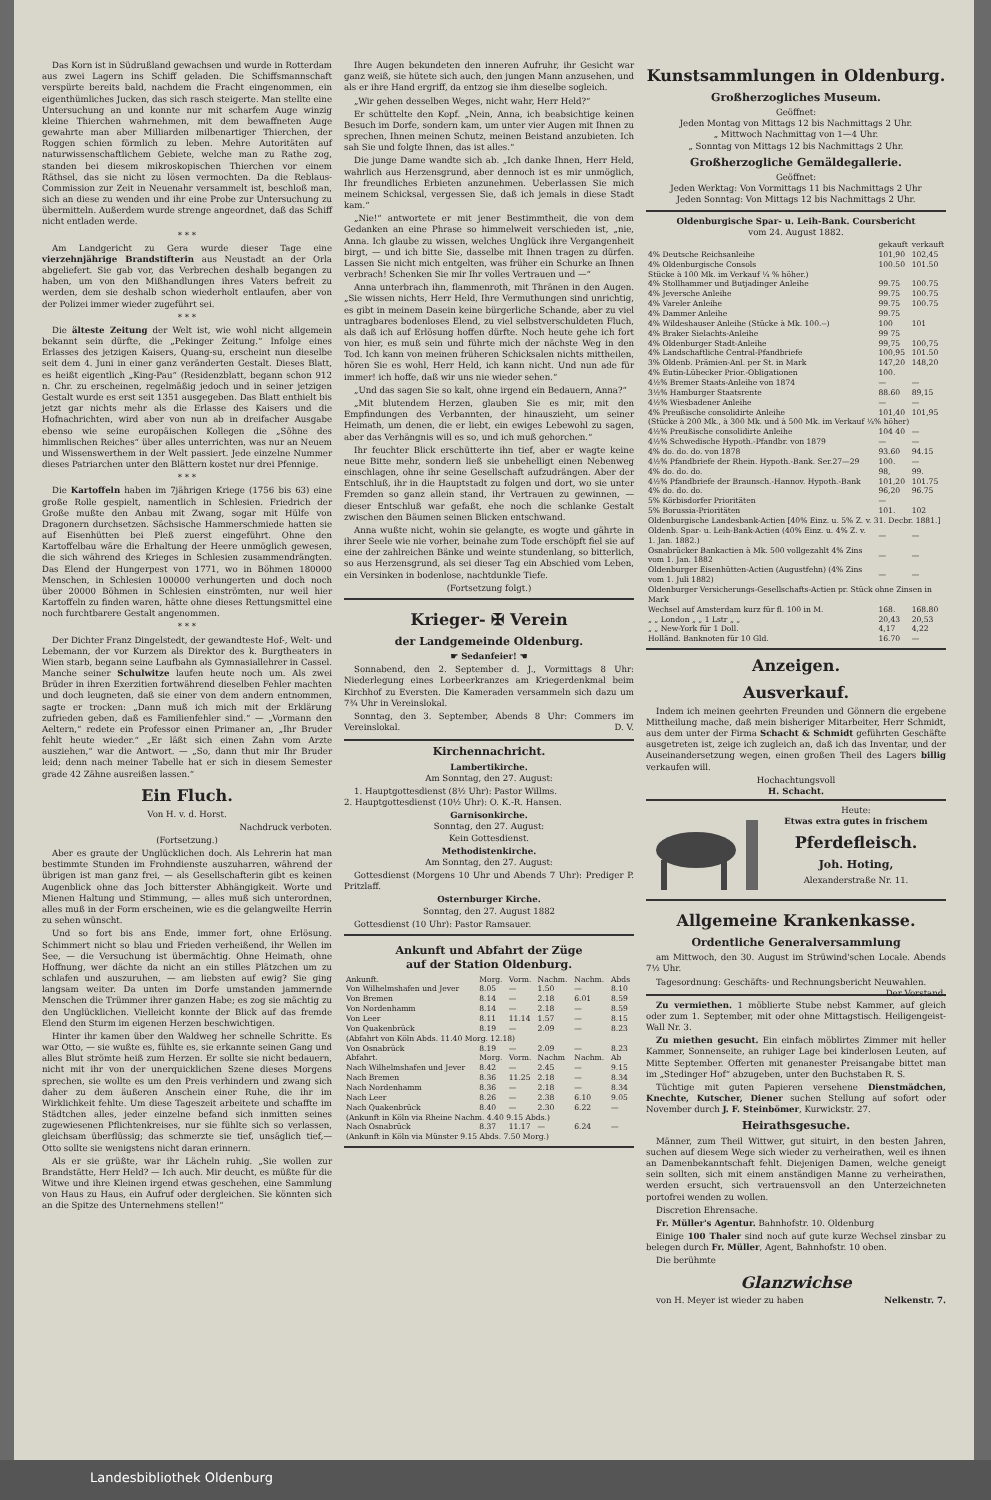Das Korn ist in Südrußland gewachsen und wurde in Rotterdam aus zwei Lagern ins Schiff geladen. Die Schiffsmannschaft verspürte bereits bald, nachdem die Fracht eingenommen, ein eigenthümliches Jucken, das sich rasch steigerte. Man stellte eine Untersuchung an und konnte nur mit scharfem Auge winzig kleine Thierchen wahrnehmen, mit dem bewaffneten Auge gewahrte man aber Milliarden milbenartiger Thierchen, der Roggen schien förmlich zu leben. Mehre Autoritäten auf naturwissenschaftlichem Gebiete, welche man zu Rathe zog, standen bei diesem mikroskopischen Thierchen vor einem Räthsel, das sie nicht zu lösen vermochten. Da die Reblaus-Commission zur Zeit in Neuenahr versammelt ist, beschloß man, sich an diese zu wenden und ihr eine Probe zur Untersuchung zu übermitteln. Außerdem wurde strenge angeordnet, daß das Schiff nicht entladen werde.
* * *
Am Landgericht zu Gera wurde dieser Tage eine vierzehnjährige Brandstifterin aus Neustadt an der Orla abgeliefert. Sie gab vor, das Verbrechen deshalb begangen zu haben, um von den Mißhandlungen ihres Vaters befreit zu werden, dem sie deshalb schon wiederholt entlaufen, aber von der Polizei immer wieder zugeführt sei.
* * *
Die älteste Zeitung der Welt ist, wie wohl nicht allgemein bekannt sein dürfte, die „Pekinger Zeitung.“ Infolge eines Erlasses des jetzigen Kaisers, Quang-su, erscheint nun dieselbe seit dem 4. Juni in einer ganz veränderten Gestalt. Dieses Blatt, es heißt eigentlich „King-Pau“ (Residenzblatt, begann schon 912 n. Chr. zu erscheinen, regelmäßig jedoch und in seiner jetzigen Gestalt wurde es erst seit 1351 ausgegeben. Das Blatt enthielt bis jetzt gar nichts mehr als die Erlasse des Kaisers und die Hofnachrichten, wird aber von nun ab in dreifacher Ausgabe ebenso wie seine europäischen Kollegen die „Söhne des himmlischen Reiches“ über alles unterrichten, was nur an Neuem und Wissenswerthem in der Welt passiert. Jede einzelne Nummer dieses Patriarchen unter den Blättern kostet nur drei Pfennige.
* * *
Die Kartoffeln haben im 7jährigen Kriege (1756 bis 63) eine große Rolle gespielt, namentlich in Schlesien. Friedrich der Große mußte den Anbau mit Zwang, sogar mit Hülfe von Dragonern durchsetzen. Sächsische Hammerschmiede hatten sie auf Eisenhütten bei Pleß zuerst eingeführt. Ohne den Kartoffelbau wäre die Erhaltung der Heere unmöglich gewesen, die sich während des Krieges in Schlesien zusammendrängten. Das Elend der Hungerpest von 1771, wo in Böhmen 180000 Menschen, in Schlesien 100000 verhungerten und doch noch über 20000 Böhmen in Schlesien einströmten, nur weil hier Kartoffeln zu finden waren, hätte ohne dieses Rettungsmittel eine noch furchtbarere Gestalt angenommen.
* * *
Der Dichter Franz Dingelstedt, der gewandteste Hof-, Welt- und Lebemann, der vor Kurzem als Direktor des k. Burgtheaters in Wien starb, begann seine Laufbahn als Gymnasiallehrer in Cassel. Manche seiner Schulwitze laufen heute noch um. Als zwei Brüder in ihren Exerzitien fortwährend dieselben Fehler machten und doch leugneten, daß sie einer von dem andern entnommen, sagte er trocken: „Dann muß ich mich mit der Erklärung zufrieden geben, daß es Familienfehler sind.“ — „Vormann den Aeltern,“ redete ein Professor einen Primaner an, „Ihr Bruder fehlt heute wieder.“ „Er läßt sich einen Zahn vom Arzte ausziehen,“ war die Antwort. — „So, dann thut mir Ihr Bruder leid; denn nach meiner Tabelle hat er sich in diesem Semester grade 42 Zähne ausreißen lassen.“
Ein Fluch.
Von H. v. d. Horst.
Nachdruck verboten.
(Fortsetzung.)
Aber es graute der Unglücklichen doch. Als Lehrerin hat man bestimmte Stunden im Frohndienste auszuharren, während der übrigen ist man ganz frei, — als Gesellschafterin gibt es keinen Augenblick ohne das Joch bitterster Abhängigkeit. Worte und Mienen Haltung und Stimmung, — alles muß sich unterordnen, alles muß in der Form erscheinen, wie es die gelangweilte Herrin zu sehen wünscht.
Und so fort bis ans Ende, immer fort, ohne Erlösung. Schimmert nicht so blau und Frieden verheißend, ihr Wellen im See, — die Versuchung ist übermächtig. Ohne Heimath, ohne Hoffnung, wer dächte da nicht an ein stilles Plätzchen um zu schlafen und auszuruhen, — am liebsten auf ewig? Sie ging langsam weiter. Da unten im Dorfe umstanden jammernde Menschen die Trümmer ihrer ganzen Habe; es zog sie mächtig zu den Unglücklichen. Vielleicht konnte der Blick auf das fremde Elend den Sturm im eigenen Herzen beschwichtigen.
Hinter ihr kamen über den Waldweg her schnelle Schritte. Es war Otto, — sie wußte es, fühlte es, sie erkannte seinen Gang und alles Blut strömte heiß zum Herzen. Er sollte sie nicht bedauern, nicht mit ihr von der unerquicklichen Szene dieses Morgens sprechen, sie wollte es um den Preis verhindern und zwang sich daher zu dem äußeren Anschein einer Ruhe, die ihr im Wirklichkeit fehlte. Um diese Tageszeit arbeitete und schaffte im Städtchen alles, jeder einzelne befand sich inmitten seines zugewiesenen Pflichtenkreises, nur sie fühlte sich so verlassen, gleichsam überflüssig; das schmerzte sie tief, unsäglich tief,— Otto sollte sie wenigstens nicht daran erinnern.
Als er sie grüßte, war ihr Lächeln ruhig. „Sie wollen zur Brandstätte, Herr Held? — Ich auch. Mir deucht, es müßte für die Witwe und ihre Kleinen irgend etwas geschehen, eine Sammlung von Haus zu Haus, ein Aufruf oder dergleichen. Sie könnten sich an die Spitze des Unternehmens stellen!“
Ihre Augen bekundeten den inneren Aufruhr, ihr Gesicht war ganz weiß, sie hütete sich auch, den jungen Mann anzusehen, und als er ihre Hand ergriff, da entzog sie ihm dieselbe sogleich.
„Wir gehen desselben Weges, nicht wahr, Herr Held?“
Er schüttelte den Kopf. „Nein, Anna, ich beabsichtige keinen Besuch im Dorfe, sondern kam, um unter vier Augen mit Ihnen zu sprechen, Ihnen meinen Schutz, meinen Beistand anzubieten. Ich sah Sie und folgte Ihnen, das ist alles.“
Die junge Dame wandte sich ab. „Ich danke Ihnen, Herr Held, wahrlich aus Herzensgrund, aber dennoch ist es mir unmöglich, Ihr freundliches Erbieten anzunehmen. Ueberlassen Sie mich meinem Schicksal, vergessen Sie, daß ich jemals in diese Stadt kam.“
„Nie!“ antwortete er mit jener Bestimmtheit, die von dem Gedanken an eine Phrase so himmelweit verschieden ist, „nie, Anna. Ich glaube zu wissen, welches Unglück ihre Vergangenheit birgt, — und ich bitte Sie, dasselbe mit Ihnen tragen zu dürfen. Lassen Sie nicht mich entgelten, was früher ein Schurke an Ihnen verbrach! Schenken Sie mir Ihr volles Vertrauen und —“
Anna unterbrach ihn, flammenroth, mit Thränen in den Augen. „Sie wissen nichts, Herr Held, Ihre Vermuthungen sind unrichtig, es gibt in meinem Dasein keine bürgerliche Schande, aber zu viel untragbares bodenloses Elend, zu viel selbstverschuldeten Fluch, als daß ich auf Erlösung hoffen dürfte. Noch heute gehe ich fort von hier, es muß sein und führte mich der nächste Weg in den Tod. Ich kann von meinen früheren Schicksalen nichts mittheilen, hören Sie es wohl, Herr Held, ich kann nicht. Und nun ade für immer! ich hoffe, daß wir uns nie wieder sehen.“
„Und das sagen Sie so kalt, ohne irgend ein Bedauern, Anna?“
„Mit blutendem Herzen, glauben Sie es mir, mit den Empfindungen des Verbannten, der hinauszieht, um seiner Heimath, um denen, die er liebt, ein ewiges Lebewohl zu sagen, aber das Verhängnis will es so, und ich muß gehorchen.“
Ihr feuchter Blick erschütterte ihn tief, aber er wagte keine neue Bitte mehr, sondern ließ sie unbehelligt einen Nebenweg einschlagen, ohne ihr seine Gesellschaft aufzudrängen. Aber der Entschluß, ihr in die Hauptstadt zu folgen und dort, wo sie unter Fremden so ganz allein stand, ihr Vertrauen zu gewinnen, — dieser Entschluß war gefaßt, ehe noch die schlanke Gestalt zwischen den Bäumen seinen Blicken entschwand.
Anna wußte nicht, wohin sie gelangte, es wogte und gährte in ihrer Seele wie nie vorher, beinahe zum Tode erschöpft fiel sie auf eine der zahlreichen Bänke und weinte stundenlang, so bitterlich, so aus Herzensgrund, als sei dieser Tag ein Abschied vom Leben, ein Versinken in bodenlose, nachtdunkle Tiefe.
(Fortsetzung folgt.)
Krieger- ✠ Verein
der Landgemeinde Oldenburg.
☛ Sedanfeier! ☚
Sonnabend, den 2. September d. J., Vormittags 8 Uhr: Niederlegung eines Lorbeerkranzes am Kriegerdenkmal beim Kirchhof zu Eversten. Die Kameraden versammeln sich dazu um 7¾ Uhr in Vereinslokal.
Sonntag, den 3. September, Abends 8 Uhr: Commers im Vereinslokal. D. V.
Kirchennachricht.
Lambertikirche.
Am Sonntag, den 27. August:
1. Hauptgottesdienst (8½ Uhr): Pastor Willms.
2. Hauptgottesdienst (10½ Uhr): O. K.-R. Hansen.
Garnisonkirche.
Sonntag, den 27. August:
Kein Gottesdienst.
Methodistenkirche.
Am Sonntag, den 27. August:
Gottesdienst (Morgens 10 Uhr und Abends 7 Uhr): Prediger P. Pritzlaff.
Osternburger Kirche.
Sonntag, den 27. August 1882
Gottesdienst (10 Uhr): Pastor Ramsauer.
Ankunft und Abfahrt der Züge
auf der Station Oldenburg.
| Ankunft. | Morg. | Vorm. | Nachm. | Nachm. | Abds |
| --- | --- | --- | --- | --- | --- |
| Von Wilhelmshafen und Jever | 8.05 | — | 1.50 | — | 8.10 |
| Von Bremen | 8.14 | — | 2.18 | 6.01 | 8.59 |
| Von Nordenhamm | 8.14 | — | 2.18 | — | 8.59 |
| Von Leer | 8.11 | 11.14 | 1.57 | — | 8.15 |
| Von Quakenbrück | 8.19 | — | 2.09 | — | 8.23 |
| (Abfahrt von Köln Abds. 11.40 Morg. 12.18) | | | | | |
| Von Osnabrück | 8.19 | — | 2.09 | — | 8.23 |
| Abfahrt. | Morg. | Vorm. | Nachm | Nachm. | Ab |
| Nach Wilhelmshafen und Jever | 8.42 | — | 2.45 | — | 9.15 |
| Nach Bremen | 8.36 | 11.25 | 2.18 | — | 8.34 |
| Nach Nordenhamm | 8.36 | — | 2.18 | — | 8.34 |
| Nach Leer | 8.26 | — | 2.38 | 6.10 | 9.05 |
| Nach Quakenbrück | 8.40 | — | 2.30 | 6.22 | — |
| (Ankunft in Köln via Rheine Nachm. 4.40 9.15 Abds.) | | | | | |
| Nach Osnabrück | 8.37 | 11.17 | — | 6.24 | — |
| (Ankunft in Köln via Münster 9.15 Abds. 7.50 Morg.) | | | | | |
Kunstsammlungen in Oldenburg.
Großherzogliches Museum.
Geöffnet:
Jeden Montag von Mittags 12 bis Nachmittags 2 Uhr.
„ Mittwoch Nachmittag von 1—4 Uhr.
„ Sonntag von Mittags 12 bis Nachmittags 2 Uhr.
Großherzogliche Gemäldegallerie.
Geöffnet:
Jeden Werktag: Von Vormittags 11 bis Nachmittags 2 Uhr
Jeden Sonntag: Von Mittags 12 bis Nachmittags 2 Uhr.
Oldenburgische Spar- u. Leih-Bank. Coursbericht
vom 24. August 1882.
| | gekauft | verkauft |
| --- | --- | --- |
| 4% Deutsche Reichsanleihe | 101,90 | 102,45 |
| 4% Oldenburgische Consols | 100.50 | 101.50 |
| Stücke à 100 Mk. im Verkauf ¼ % höher.) | | |
| 4% Stollhammer und Butjadinger Anleihe | 99.75 | 100.75 |
| 4% Jeversche Anleihe | 99.75 | 100.75 |
| 4% Vareler Anleihe | 99.75 | 100.75 |
| 4% Dammer Anleihe | 99.75 | |
| 4% Wildeshauser Anleihe (Stücke à Mk. 100.--) | 100 | 101 |
| 4% Braker Sielachts-Anleihe | 99 75 | |
| 4% Oldenburger Stadt-Anleihe | 99,75 | 100,75 |
| 4% Landschaftliche Central-Pfandbriefe | 100,95 | 101.50 |
| 3% Oldenb. Prämien-Anl. per St. in Mark | 147,20 | 148,20 |
| 4% Eutin-Lübecker Prior.-Obligationen | 100. | |
| 4½% Bremer Staats-Anleihe von 1874 | — | — |
| 3½% Hamburger Staatsrente | 88.60 | 89,15 |
| 4½% Wiesbadener Anleihe | — | — |
| 4% Preußische consolidirte Anleihe | 101,40 | 101,95 |
| (Stücke à 200 Mk., à 300 Mk. und à 500 Mk. im Verkauf ¼% höher) | | |
| 4½% Preußische consolidirte Anleihe | 104 40 | — |
| 4½% Schwedische Hypoth.-Pfandbr. von 1879 | — | — |
| 4% do. do. do. von 1878 | 93.60 | 94.15 |
| 4½% Pfandbriefe der Rhein. Hypoth.-Bank. Ser.27—29 | 100. | — |
| 4% do. do. do. | 98, | 99. |
| 4½% Pfandbriefe der Braunsch.-Hannov. Hypoth.-Bank | 101,20 | 101.75 |
| 4% do. do. do. | 96,20 | 96.75 |
| 5% Körbisdorfer Prioritäten | — | |
| 5% Borussia-Prioritäten | 101. | 102 |
| Oldenburgische Landesbank-Actien [40% Einz. u. 5% Z. v. 31. Decbr. 1881.] | | |
| Oldenb. Spar- u. Leih-Bank-Actien (40% Einz. u. 4% Z. v. 1. Jan. 1882.) | — | — |
| Osnabrücker Bankactien à Mk. 500 vollgezahlt 4% Zins vom 1. Jan. 1882 | — | — |
| Oldenburger Eisenhütten-Actien (Augustfehn) (4% Zins vom 1. Juli 1882) | — | — |
| Oldenburger Versicherungs-Gesellschafts-Actien pr. Stück ohne Zinsen in Mark | | |
| Wechsel auf Amsterdam kurz für fl. 100 in M. | 168. | 168.80 |
| „ „ London „ „ 1 Lstr „ „ | 20,43 | 20,53 |
| „ „ New-York für 1 Doll. | 4,17 | 4,22 |
| Holländ. Banknoten für 10 Gld. | 16.70 | — |
Anzeigen.
Ausverkauf.
Indem ich meinen geehrten Freunden und Gönnern die ergebene Mittheilung mache, daß mein bisheriger Mitarbeiter, Herr Schmidt, aus dem unter der Firma Schacht & Schmidt geführten Geschäfte ausgetreten ist, zeige ich zugleich an, daß ich das Inventar, und der Auseinandersetzung wegen, einen großen Theil des Lagers billig verkaufen will.
Hochachtungsvoll
H. Schacht.
Heute:
Etwas extra gutes in frischem
Pferdefleisch.
Joh. Hoting,
Alexanderstraße Nr. 11.
Allgemeine Krankenkasse.
Ordentliche Generalversammlung
am Mittwoch, den 30. August im Strüwind'schen Locale. Abends 7½ Uhr.
Tagesordnung: Geschäfts- und Rechnungsbericht Neuwahlen. Der Vorstand.
Zu vermiethen. 1 möblierte Stube nebst Kammer, auf gleich oder zum 1. September, mit oder ohne Mittagstisch. Heiligengeist-Wall Nr. 3.
Zu miethen gesucht. Ein einfach möblirtes Zimmer mit heller Kammer, Sonnenseite, an ruhiger Lage bei kinderlosen Leuten, auf Mitte September. Offerten mit genanester Preisangabe bittet man im „Stedinger Hof“ abzugeben, unter den Buchstaben R. S.
Tüchtige mit guten Papieren versehene Dienstmädchen, Knechte, Kutscher, Diener suchen Stellung auf sofort oder November durch J. F. Steinbömer, Kurwickstr. 27.
Heirathsgesuche.
Männer, zum Theil Wittwer, gut situirt, in den besten Jahren, suchen auf diesem Wege sich wieder zu verheirathen, weil es ihnen an Damenbekanntschaft fehlt. Diejenigen Damen, welche geneigt sein sollten, sich mit einem anständigen Manne zu verheirathen, werden ersucht, sich vertrauensvoll an den Unterzeichneten portofrei wenden zu wollen.
Discretion Ehrensache.
Fr. Müller's Agentur. Bahnhofstr. 10. Oldenburg
Einige 100 Thaler sind noch auf gute kurze Wechsel zinsbar zu belegen durch Fr. Müller, Agent, Bahnhofstr. 10 oben.
Die berühmte
Glanzwichse
von H. Meyer ist wieder zu haben Nelkenstr. 7.
Landesbibliothek Oldenburg